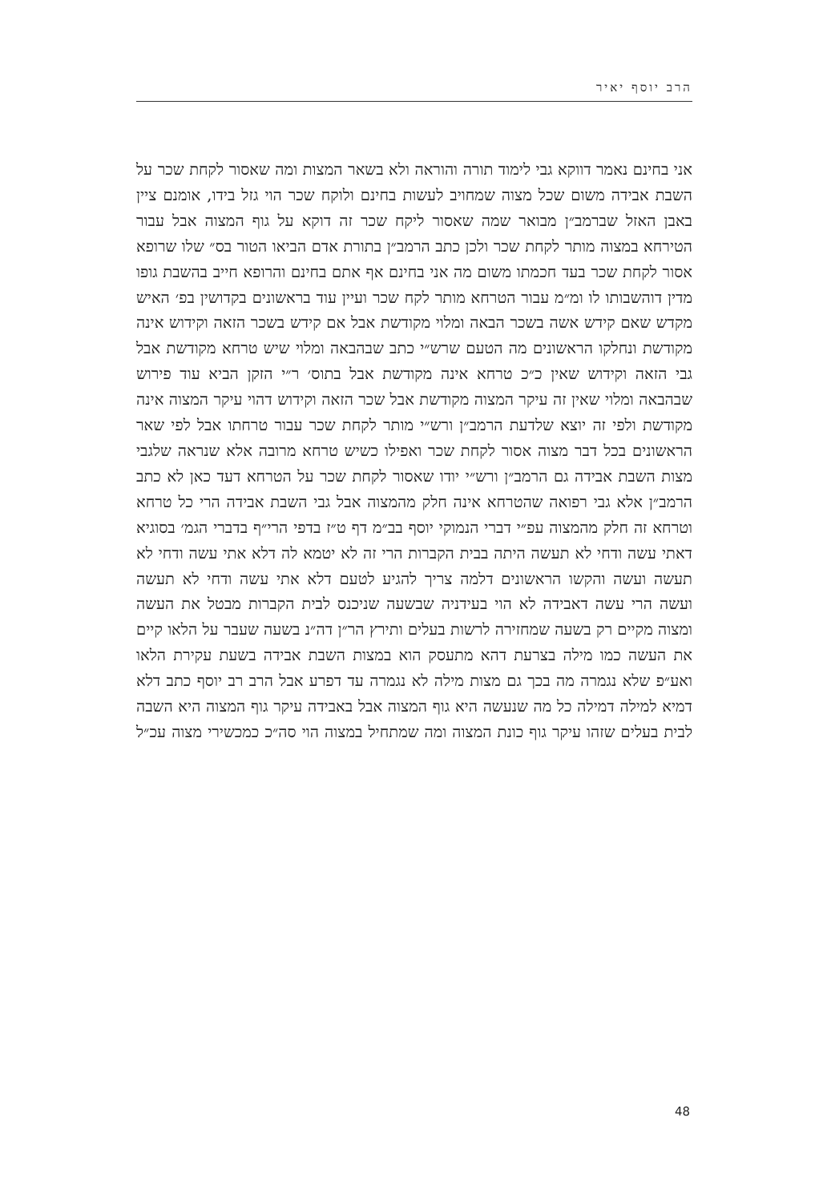הרב יוסף יאיר
אני בחינם נאמר דווקא גבי לימוד תורה והוראה ולא בשאר המצות ומה שאסור לקחת שכר על השבת אבידה משום שכל מצוה שמחויב לעשות בחינם ולוקח שכר הוי גזל בידו, אומנם ציין באבן האזל שברמב״ן מבואר שמה שאסור ליקח שכר זה דוקא על גוף המצוה אבל עבור הטירחא במצוה מותר לקחת שכר ולכן כתב הרמב״ן בתורת אדם הביאו הטור בס״ שלו שרופא אסור לקחת שכר בעד חכמתו משום מה אני בחינם אף אתם בחינם והרופא חייב בהשבת גופו מדין דוהשבותו לו ומ״מ עבור הטרחא מותר לקח שכר ועיין עוד בראשונים בקדושין בפ׳ האיש מקדש שאם קידש אשה בשכר הבאה ומלוי מקודשת אבל אם קידש בשכר הזאה וקידוש אינה מקודשת ונחלקו הראשונים מה הטעם שרש״י כתב שבהבאה ומלוי שיש טרחא מקודשת אבל גבי הזאה וקידוש שאין כ״כ טרחא אינה מקודשת אבל בתוס׳ ר״י הזקן הביא עוד פירוש שבהבאה ומלוי שאין זה עיקר המצוה מקודשת אבל שכר הזאה וקידוש דהוי עיקר המצוה אינה מקודשת ולפי זה יוצא שלדעת הרמב״ן ורש״י מותר לקחת שכר עבור טרחתו אבל לפי שאר הראשונים בכל דבר מצוה אסור לקחת שכר ואפילו כשיש טרחא מרובה אלא שנראה שלגבי מצות השבת אבידה גם הרמב״ן ורש״י יודו שאסור לקחת שכר על הטרחא דעד כאן לא כתב הרמב״ן אלא גבי רפואה שהטרחא אינה חלק מהמצוה אבל גבי השבת אבידה הרי כל טרחא וטרחא זה חלק מהמצוה עפ״י דברי הנמוקי יוסף בב״מ דף ט״ז בדפי הרי״ף בדברי הגמ׳ בסוגיא דאתי עשה ודחי לא תעשה היתה בבית הקברות הרי זה לא יטמא לה דלא אתי עשה ודחי לא תעשה ועשה והקשו הראשונים דלמה צריך להגיע לטעם דלא אתי עשה ודחי לא תעשה ועשה הרי עשה דאבידה לא הוי בעידניה שבשעה שניכנס לבית הקברות מבטל את העשה ומצוה מקיים רק בשעה שמחזירה לרשות בעלים ותירץ הר״ן דה״נ בשעה שעבר על הלאו קיים את העשה כמו מילה בצרעת דהא מתעסק הוא במצות השבת אבידה בשעת עקירת הלאו ואע״פ שלא נגמרה מה בכך גם מצות מילה לא נגמרה עד דפרע אבל הרב רב יוסף כתב דלא דמיא למילה דמילה כל מה שנעשה היא גוף המצוה אבל באבידה עיקר גוף המצוה היא השבה לבית בעלים שזהו עיקר גוף כונת המצוה ומה שמתחיל במצוה הוי סה״כ כמכשירי מצוה עכ״ל
48